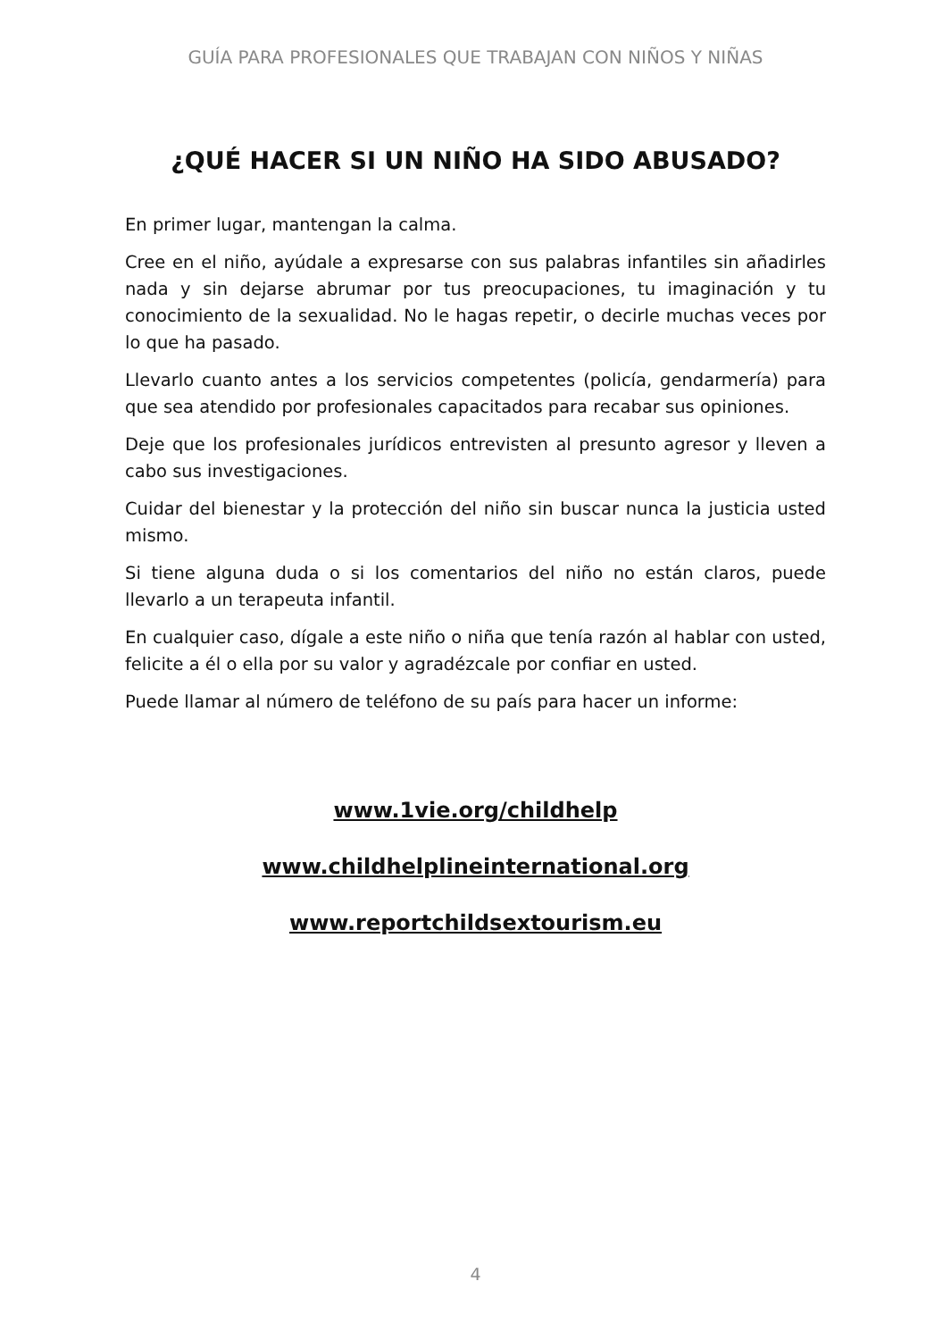GUÍA PARA PROFESIONALES QUE TRABAJAN CON NIÑOS Y NIÑAS
¿QUÉ HACER SI UN NIÑO HA SIDO ABUSADO?
En primer lugar, mantengan la calma.
Cree en el niño, ayúdale a expresarse con sus palabras infantiles sin añadirles nada y sin dejarse abrumar por tus preocupaciones, tu imaginación y tu conocimiento de la sexualidad. No le hagas repetir, o decirle muchas veces por lo que ha pasado.
Llevarlo cuanto antes a los servicios competentes (policía, gendarmería) para que sea atendido por profesionales capacitados para recabar sus opiniones.
Deje que los profesionales jurídicos entrevisten al presunto agresor y lleven a cabo sus investigaciones.
Cuidar del bienestar y la protección del niño sin buscar nunca la justicia usted mismo.
Si tiene alguna duda o si los comentarios del niño no están claros, puede llevarlo a un terapeuta infantil.
En cualquier caso, dígale a este niño o niña que tenía razón al hablar con usted, felicite a él o ella por su valor y agradézcale por confiar en usted.
Puede llamar al número de teléfono de su país para hacer un informe:
www.1vie.org/childhelp
www.childhelplineinternational.org
www.reportchildsextourism.eu
4